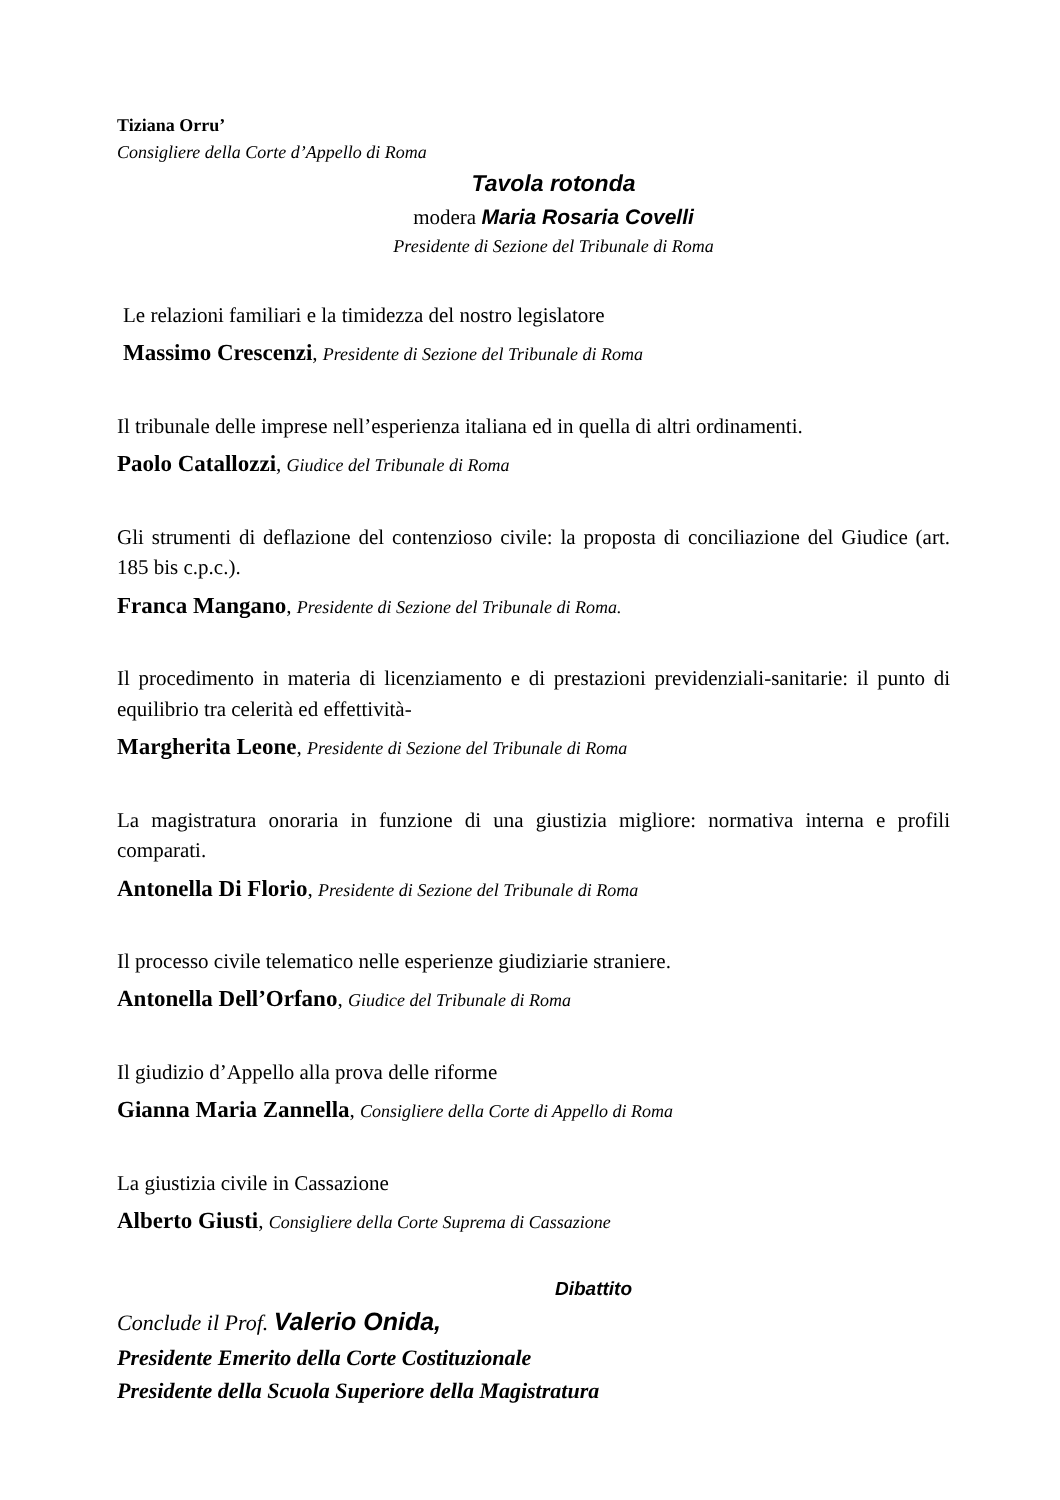Tiziana Orru’
Consigliere della Corte d’Appello di Roma
Tavola rotonda
modera Maria Rosaria Covelli
Presidente di Sezione del Tribunale di Roma
Le relazioni familiari e la timidezza del nostro legislatore
Massimo Crescenzi, Presidente di Sezione del Tribunale di Roma
Il tribunale delle imprese nell’esperienza italiana ed in quella di altri ordinamenti.
Paolo Catallozzi, Giudice del Tribunale di Roma
Gli strumenti di deflazione del contenzioso civile: la proposta di conciliazione del Giudice (art. 185 bis c.p.c.).
Franca Mangano, Presidente di Sezione del Tribunale di Roma.
Il procedimento in materia di licenziamento e di prestazioni previdenziali-sanitarie: il punto di equilibrio tra celerità ed effettività-
Margherita Leone, Presidente di Sezione del Tribunale di Roma
La magistratura onoraria in funzione di una giustizia migliore: normativa interna e profili comparati.
Antonella Di Florio, Presidente di Sezione del Tribunale di Roma
Il processo civile telematico nelle esperienze giudiziarie straniere.
Antonella Dell’Orfano, Giudice del Tribunale di Roma
Il giudizio d’Appello alla prova delle riforme
Gianna Maria Zannella, Consigliere della Corte di Appello di Roma
La giustizia civile in Cassazione
Alberto Giusti, Consigliere della Corte Suprema di Cassazione
Dibattito
Conclude il Prof. Valerio Onida,
Presidente Emerito della Corte Costituzionale
Presidente della Scuola Superiore della Magistratura